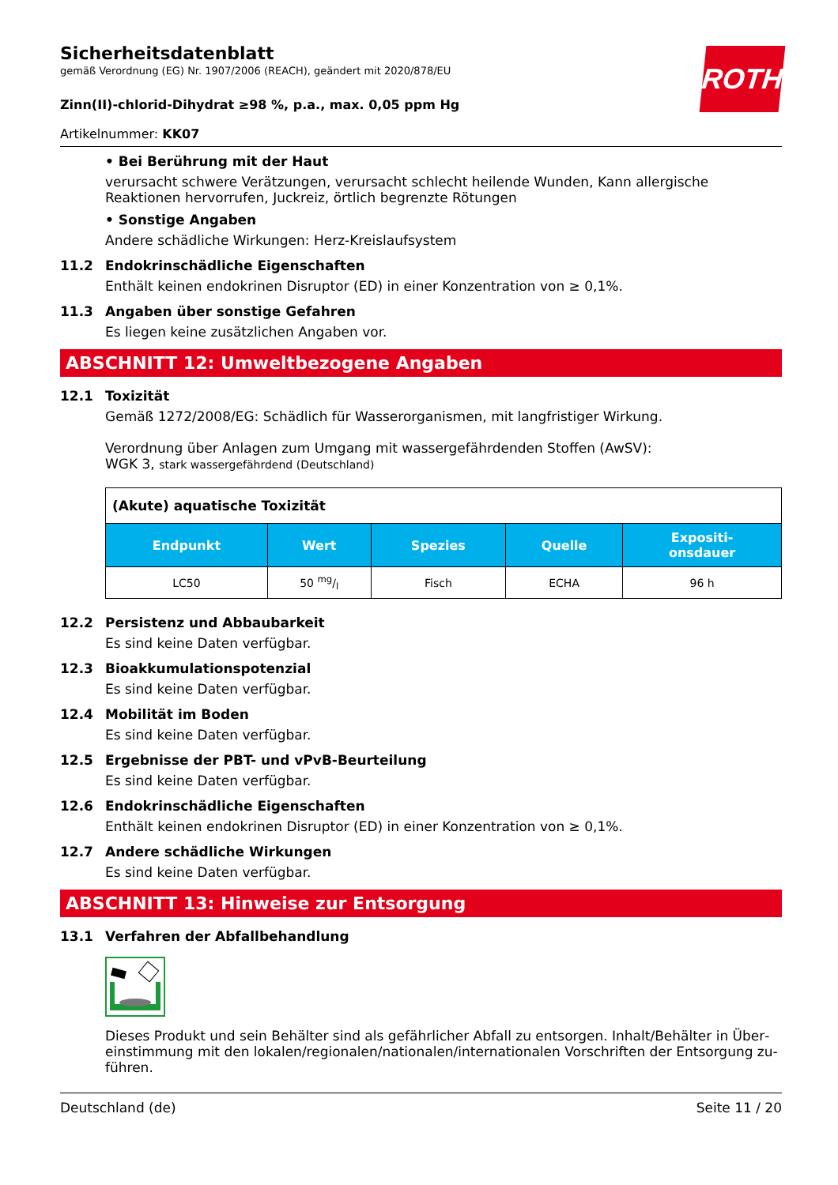ROTH
Sicherheitsdatenblatt
gemäß Verordnung (EG) Nr. 1907/2006 (REACH), geändert mit 2020/878/EU
Zinn(II)-chlorid-Dihydrat ≥98 %, p.a., max. 0,05 ppm Hg
Artikelnummer: KK07
• Bei Berührung mit der Haut
verursacht schwere Verätzungen, verursacht schlecht heilende Wunden, Kann allergische Reaktionen hervorrufen, Juckreiz, örtlich begrenzte Rötungen
• Sonstige Angaben
Andere schädliche Wirkungen: Herz-Kreislaufsystem
11.2 Endokrinschädliche Eigenschaften
Enthält keinen endokrinen Disruptor (ED) in einer Konzentration von ≥ 0,1%.
11.3 Angaben über sonstige Gefahren
Es liegen keine zusätzlichen Angaben vor.
ABSCHNITT 12: Umweltbezogene Angaben
12.1 Toxizität
Gemäß 1272/2008/EG: Schädlich für Wasserorganismen, mit langfristiger Wirkung.
Verordnung über Anlagen zum Umgang mit wassergefährdenden Stoffen (AwSV):
WGK 3, stark wassergefährdend (Deutschland)
| (Akute) aquatische Toxizität | | | | |
| Endpunkt | Wert | Spezies | Quelle | Expositi- onsdauer |
| LC50 | 50 mg/l | Fisch | ECHA | 96 h |
12.2 Persistenz und Abbaubarkeit
Es sind keine Daten verfügbar.
12.3 Bioakkumulationspotenzial
Es sind keine Daten verfügbar.
12.4 Mobilität im Boden
Es sind keine Daten verfügbar.
12.5 Ergebnisse der PBT- und vPvB-Beurteilung
Es sind keine Daten verfügbar.
12.6 Endokrinschädliche Eigenschaften
Enthält keinen endokrinen Disruptor (ED) in einer Konzentration von ≥ 0,1%.
12.7 Andere schädliche Wirkungen
Es sind keine Daten verfügbar.
ABSCHNITT 13: Hinweise zur Entsorgung
13.1 Verfahren der Abfallbehandlung
Dieses Produkt und sein Behälter sind als gefährlicher Abfall zu entsorgen. Inhalt/Behälter in Über­einstimmung mit den lokalen/regionalen/nationalen/internationalen Vorschriften der Entsorgung zu­führen.
Deutschland (de) Seite 11 / 20